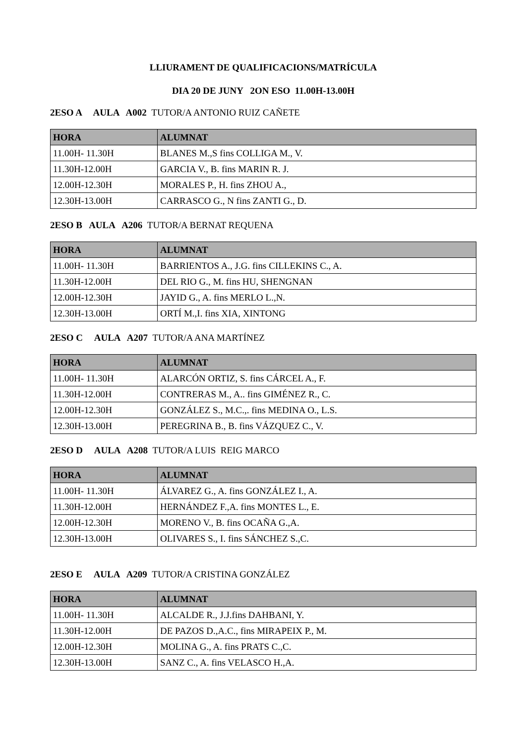LLIURAMENT DE QUALIFICACIONS/MATRÍCULA
DIA 20 DE JUNY 2ON ESO 11.00H-13.00H
2ESO A AULA A002 TUTOR/A ANTONIO RUIZ CAÑETE
| HORA | ALUMNAT |
| --- | --- |
| 11.00H- 11.30H | BLANES M.,S fins COLLIGA M., V. |
| 11.30H-12.00H | GARCIA V., B. fins MARIN R. J. |
| 12.00H-12.30H | MORALES P., H. fins ZHOU A., |
| 12.30H-13.00H | CARRASCO G., N fins ZANTI G., D. |
2ESO B AULA A206 TUTOR/A BERNAT REQUENA
| HORA | ALUMNAT |
| --- | --- |
| 11.00H- 11.30H | BARRIENTOS A., J.G. fins CILLEKINS C., A. |
| 11.30H-12.00H | DEL RIO G., M. fins HU, SHENGNAN |
| 12.00H-12.30H | JAYID G., A. fins MERLO L.,N. |
| 12.30H-13.00H | ORTÍ M.,I. fins XIA, XINTONG |
2ESO C AULA A207 TUTOR/A ANA MARTÍNEZ
| HORA | ALUMNAT |
| --- | --- |
| 11.00H- 11.30H | ALARCÓN ORTIZ, S. fins CÁRCEL A., F. |
| 11.30H-12.00H | CONTRERAS M., A.. fins GIMÉNEZ R., C. |
| 12.00H-12.30H | GONZÁLEZ S., M.C.,. fins MEDINA O., L.S. |
| 12.30H-13.00H | PEREGRINA B., B. fins VÁZQUEZ C., V. |
2ESO D AULA A208 TUTOR/A LUIS REIG MARCO
| HORA | ALUMNAT |
| --- | --- |
| 11.00H- 11.30H | ÁLVAREZ G., A. fins GONZÁLEZ I., A. |
| 11.30H-12.00H | HERNÁNDEZ F.,A. fins MONTES L., E. |
| 12.00H-12.30H | MORENO V., B. fins OCAÑA G.,A. |
| 12.30H-13.00H | OLIVARES S., I. fins SÁNCHEZ S.,C. |
2ESO E AULA A209 TUTOR/A CRISTINA GONZÁLEZ
| HORA | ALUMNAT |
| --- | --- |
| 11.00H- 11.30H | ALCALDE R., J.J.fins DAHBANI, Y. |
| 11.30H-12.00H | DE PAZOS D.,A.C., fins MIRAPEIX P., M. |
| 12.00H-12.30H | MOLINA G., A. fins PRATS C.,C. |
| 12.30H-13.00H | SANZ C., A. fins VELASCO H.,A. |